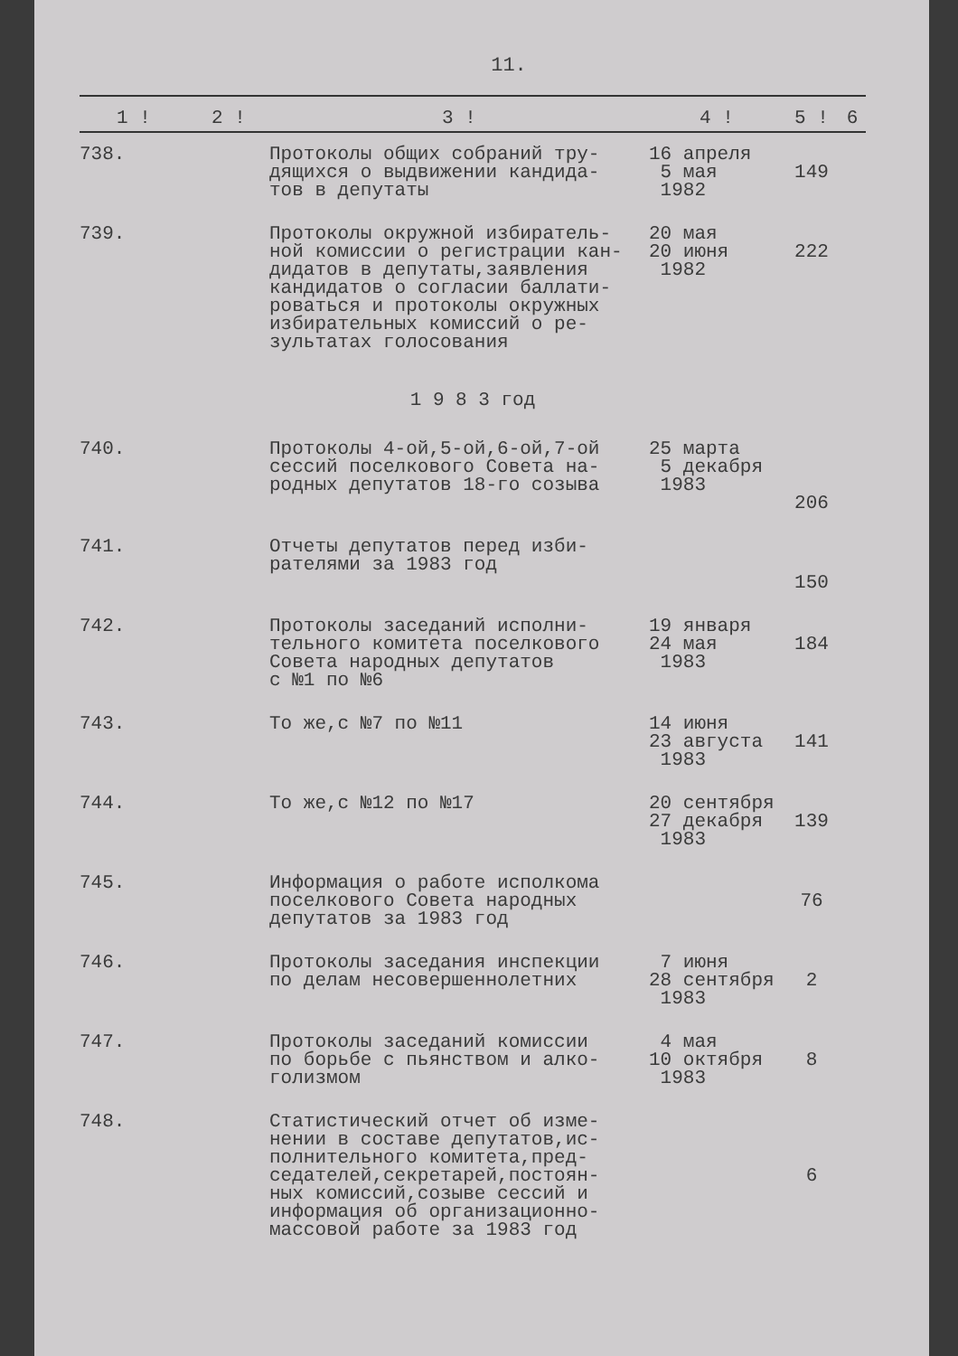11.
| 1 ! | 2 ! | 3 ! | 4 ! | 5 ! | 6 |
| --- | --- | --- | --- | --- | --- |
| 738. | | Протоколы общих собраний тру- дящихся о выдвижении кандида- тов в депутаты | 16 апреля 5 мая 1982 | 149 | |
| 739. | | Протоколы окружной избиратель- ной комиссии о регистрации кан- дидатов в депутаты,заявления кандидатов о согласии баллати- роваться и протоколы окружных избирательных комиссий о ре- зультатах голосования | 20 мая 20 июня 1982 | 222 | |
| 1 9 8 3 год | | | | | |
| 740. | | Протоколы 4-ой,5-ой,6-ой,7-ой сессий поселкового Совета на- родных депутатов 18-го созыва | 25 марта 5 декабря 1983 | 206 | |
| 741. | | Отчеты депутатов перед изби- рателями за 1983 год | | 150 | |
| 742. | | Протоколы заседаний исполни- тельного комитета поселкового Совета народных депутатов с №1 по №6 | 19 января 24 мая 1983 | 184 | |
| 743. | | То же,с №7 по №11 | 14 июня 23 августа 1983 | 141 | |
| 744. | | То же,с №12 по №17 | 20 сентября 27 декабря 1983 | 139 | |
| 745. | | Информация о работе исполкома поселкового Совета народных депутатов за 1983 год | | 76 | |
| 746. | | Протоколы заседания инспекции по делам несовершеннолетних | 7 июня 28 сентября 1983 | 2 | |
| 747. | | Протоколы заседаний комиссии по борьбе с пьянством и алко- голизмом | 4 мая 10 октября 1983 | 8 | |
| 748. | | Статистический отчет об изме- нении в составе депутатов,ис- полнительного комитета,пред- седателей,секретарей,постоян- ных комиссий,созыве сессий и информация об организационно- массовой работе за 1983 год | | 6 | |